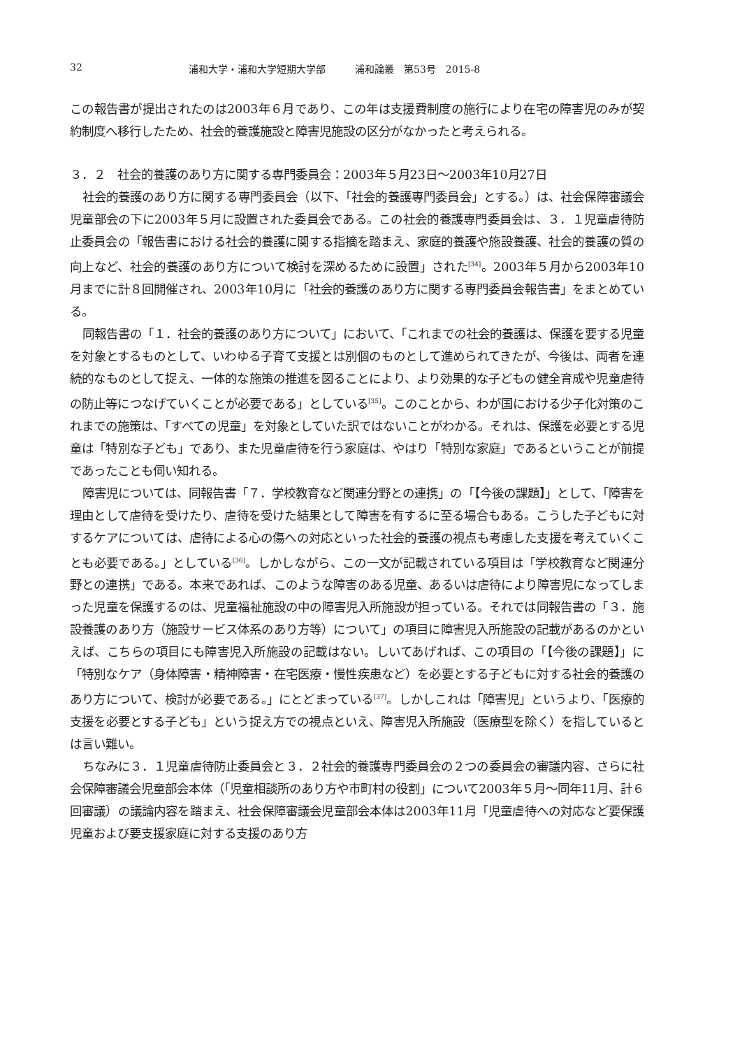32 浦和大学・浦和大学短期大学部　　　浦和論叢　第53号　2015-8
この報告書が提出されたのは2003年６月であり、この年は支援費制度の施行により在宅の障害児のみが契約制度へ移行したため、社会的養護施設と障害児施設の区分がなかったと考えられる。
３．２　社会的養護のあり方に関する専門委員会：2003年５月23日～2003年10月27日
社会的養護のあり方に関する専門委員会（以下、「社会的養護専門委員会」とする。）は、社会保障審議会児童部会の下に2003年５月に設置された委員会である。この社会的養護専門委員会は、３．１児童虐待防止委員会の「報告書における社会的養護に関する指摘を踏まえ、家庭的養護や施設養護、社会的養護の質の向上など、社会的養護のあり方について検討を深めるために設置」された<sup>[34]</sup>。2003年５月から2003年10月までに計８回開催され、2003年10月に「社会的養護のあり方に関する専門委員会報告書」をまとめている。
同報告書の「１．社会的養護のあり方について」において、「これまでの社会的養護は、保護を要する児童を対象とするものとして、いわゆる子育て支援とは別個のものとして進められてきたが、今後は、両者を連続的なものとして捉え、一体的な施策の推進を図ることにより、より効果的な子どもの健全育成や児童虐待の防止等につなげていくことが必要である」としている<sup>[35]</sup>。このことから、わが国における少子化対策のこれまでの施策は、「すべての児童」を対象としていた訳ではないことがわかる。それは、保護を必要とする児童は「特別な子ども」であり、また児童虐待を行う家庭は、やはり「特別な家庭」であるということが前提であったことも伺い知れる。
障害児については、同報告書「７．学校教育など関連分野との連携」の「【今後の課題】」として、「障害を理由として虐待を受けたり、虐待を受けた結果として障害を有するに至る場合もある。こうした子どもに対するケアについては、虐待による心の傷への対応といった社会的養護の視点も考慮した支援を考えていくことも必要である。」としている<sup>[36]</sup>。しかしながら、この一文が記載されている項目は「学校教育など関連分野との連携」である。本来であれば、このような障害のある児童、あるいは虐待により障害児になってしまった児童を保護するのは、児童福祉施設の中の障害児入所施設が担っている。それでは同報告書の「３．施設養護のあり方（施設サービス体系のあり方等）について」の項目に障害児入所施設の記載があるのかといえば、こちらの項目にも障害児入所施設の記載はない。しいてあげれば、この項目の「【今後の課題】」に「特別なケア（身体障害・精神障害・在宅医療・慢性疾患など）を必要とする子どもに対する社会的養護のあり方について、検討が必要である。」にとどまっている<sup>[37]</sup>。しかしこれは「障害児」というより、「医療的支援を必要とする子ども」という捉え方での視点といえ、障害児入所施設（医療型を除く）を指しているとは言い難い。
ちなみに３．１児童虐待防止委員会と３．２社会的養護専門委員会の２つの委員会の審議内容、さらに社会保障審議会児童部会本体（「児童相談所のあり方や市町村の役割」について2003年５月～同年11月、計６回審議）の議論内容を踏まえ、社会保障審議会児童部会本体は2003年11月「児童虐待への対応など要保護児童および要支援家庭に対する支援のあり方